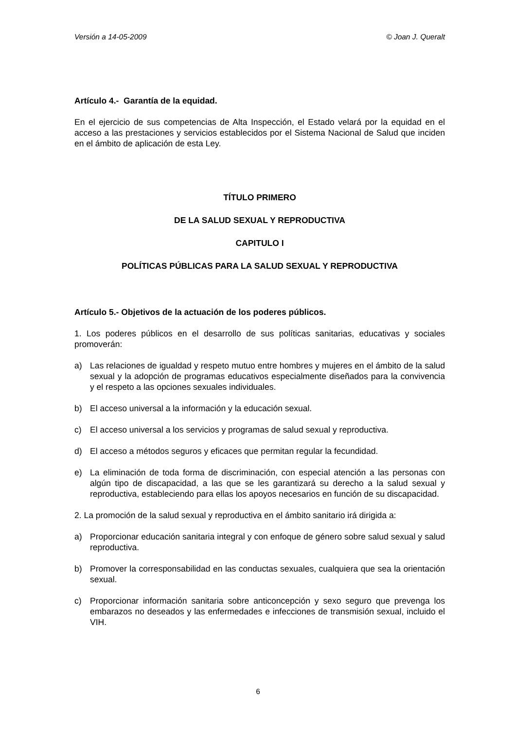Versión a 14-05-2009 © Joan J. Queralt
Artículo 4.- Garantía de la equidad.
En el ejercicio de sus competencias de Alta Inspección, el Estado velará por la equidad en el acceso a las prestaciones y servicios establecidos por el Sistema Nacional de Salud que inciden en el ámbito de aplicación de esta Ley.
TÍTULO PRIMERO
DE LA SALUD SEXUAL Y REPRODUCTIVA
CAPITULO I
POLÍTICAS PÚBLICAS PARA LA SALUD SEXUAL Y REPRODUCTIVA
Artículo 5.- Objetivos de la actuación de los poderes públicos.
1. Los poderes públicos en el desarrollo de sus políticas sanitarias, educativas y sociales promoverán:
a) Las relaciones de igualdad y respeto mutuo entre hombres y mujeres en el ámbito de la salud sexual y la adopción de programas educativos especialmente diseñados para la convivencia y el respeto a las opciones sexuales individuales.
b) El acceso universal a la información y la educación sexual.
c) El acceso universal a los servicios y programas de salud sexual y reproductiva.
d) El acceso a métodos seguros y eficaces que permitan regular la fecundidad.
e) La eliminación de toda forma de discriminación, con especial atención a las personas con algún tipo de discapacidad, a las que se les garantizará su derecho a la salud sexual y reproductiva, estableciendo para ellas los apoyos necesarios en función de su discapacidad.
2. La promoción de la salud sexual y reproductiva en el ámbito sanitario irá dirigida a:
a) Proporcionar educación sanitaria integral y con enfoque de género sobre salud sexual y salud reproductiva.
b) Promover la corresponsabilidad en las conductas sexuales, cualquiera que sea la orientación sexual.
c) Proporcionar información sanitaria sobre anticoncepción y sexo seguro que prevenga los embarazos no deseados y las enfermedades e infecciones de transmisión sexual, incluido el VIH.
6